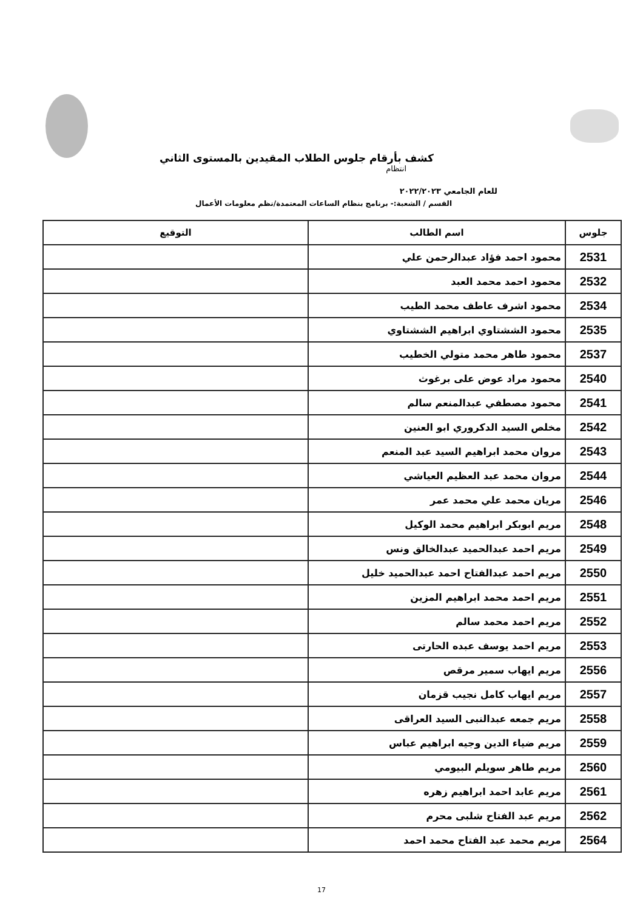كشف بأرقام جلوس الطلاب المقيدين بالمستوى الثاني
انتظام
للعام الجامعي ٢٠٢٢/٢٠٢٣
القسم / الشعبة:- برنامج بنظام الساعات المعتمدة/نظم معلومات الأعمال
| جلوس | اسم الطالب | التوقيع |
| --- | --- | --- |
| 2531 | محمود احمد فؤاد عبدالرحمن علي | |
| 2532 | محمود احمد محمد العبد | |
| 2534 | محمود اشرف عاطف محمد الطيب | |
| 2535 | محمود الششتاوي ابراهيم الششتاوي | |
| 2537 | محمود طاهر محمد متولي الخطيب | |
| 2540 | محمود مراد عوض على برغوث | |
| 2541 | محمود مصطفي عبدالمنعم سالم | |
| 2542 | مخلص السيد الدكروري ابو العنين | |
| 2543 | مروان محمد ابراهيم السيد عبد المنعم | |
| 2544 | مروان محمد عبد العظيم العياشي | |
| 2546 | مريان محمد علي محمد عمر | |
| 2548 | مريم ابوبكر ابراهيم محمد الوكيل | |
| 2549 | مريم احمد عبدالحميد عبدالخالق ونس | |
| 2550 | مريم احمد عبدالفتاح احمد عبدالحميد خليل | |
| 2551 | مريم احمد محمد ابراهيم المزين | |
| 2552 | مريم احمد محمد سالم | |
| 2553 | مريم احمد يوسف عبده الحارتى | |
| 2556 | مريم ايهاب سمير مرقص | |
| 2557 | مريم ايهاب كامل نجيب قزمان | |
| 2558 | مريم جمعه عبدالنبى السيد العراقى | |
| 2559 | مريم ضياء الدين وجيه ابراهيم عباس | |
| 2560 | مريم طاهر سويلم البيومي | |
| 2561 | مريم عابد احمد ابراهيم زهره | |
| 2562 | مريم عبد الفتاح شلبى محرم | |
| 2564 | مريم محمد عبد الفتاح محمد احمد | |
17